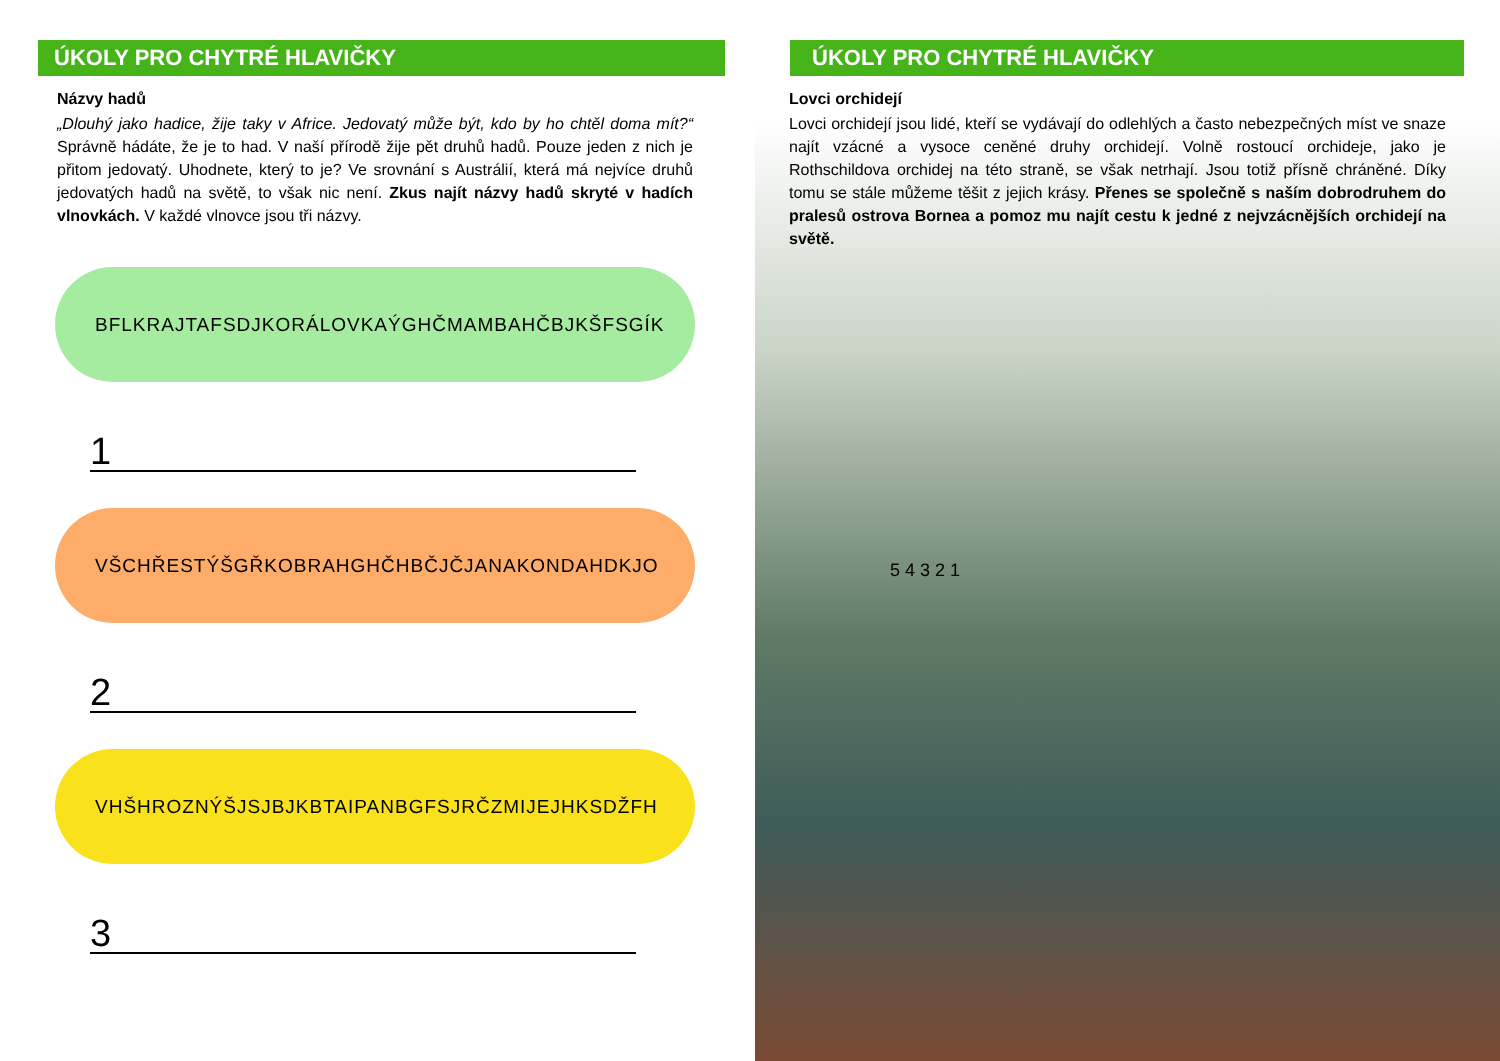ÚKOLY PRO CHYTRÉ HLAVIČKY
Názvy hadů
„Dlouhý jako hadice, žije taky v Africe. Jedovatý může být, kdo by ho chtěl doma mít?“ Správně hádáte, že je to had. V naší přírodě žije pět druhů hadů. Pouze jeden z nich je přitom jedovatý. Uhodnete, který to je? Ve srovnání s Austrálií, která má nejvíce druhů jedovatých hadů na světě, to však nic není. Zkus najít názvy hadů skryté v hadích vlnovkách. V každé vlnovce jsou tři názvy.
BFLKRAJTAFSDJKORÁLOVKAÝGHČMAMBAHČBJKŠFSGÍK
1
VŠCHŘESTÝŠGŘKOBRAHGHČHBČJČJANAKONDAHDKJO
2
VHŠHROZNÝŠJSJBJKBTAIPANBGFSJRČZMIJEJHKSDŽFH
3
ÚKOLY PRO CHYTRÉ HLAVIČKY
Lovci orchidejí
Lovci orchidejí jsou lidé, kteří se vydávají do odlehlých a často nebezpečných míst ve snaze najít vzácné a vysoce ceněné druhy orchidejí. Volně rostoucí orchideje, jako je Rothschildova orchidej na této straně, se však netrhají. Jsou totiž přísně chráněné. Díky tomu se stále můžeme těšit z jejich krásy. Přenes se společně s naším dobrodruhem do pralesů ostrova Bornea a pomoz mu najít cestu k jedné z nejvzácnějších orchidejí na světě.
5 4 3 2 1